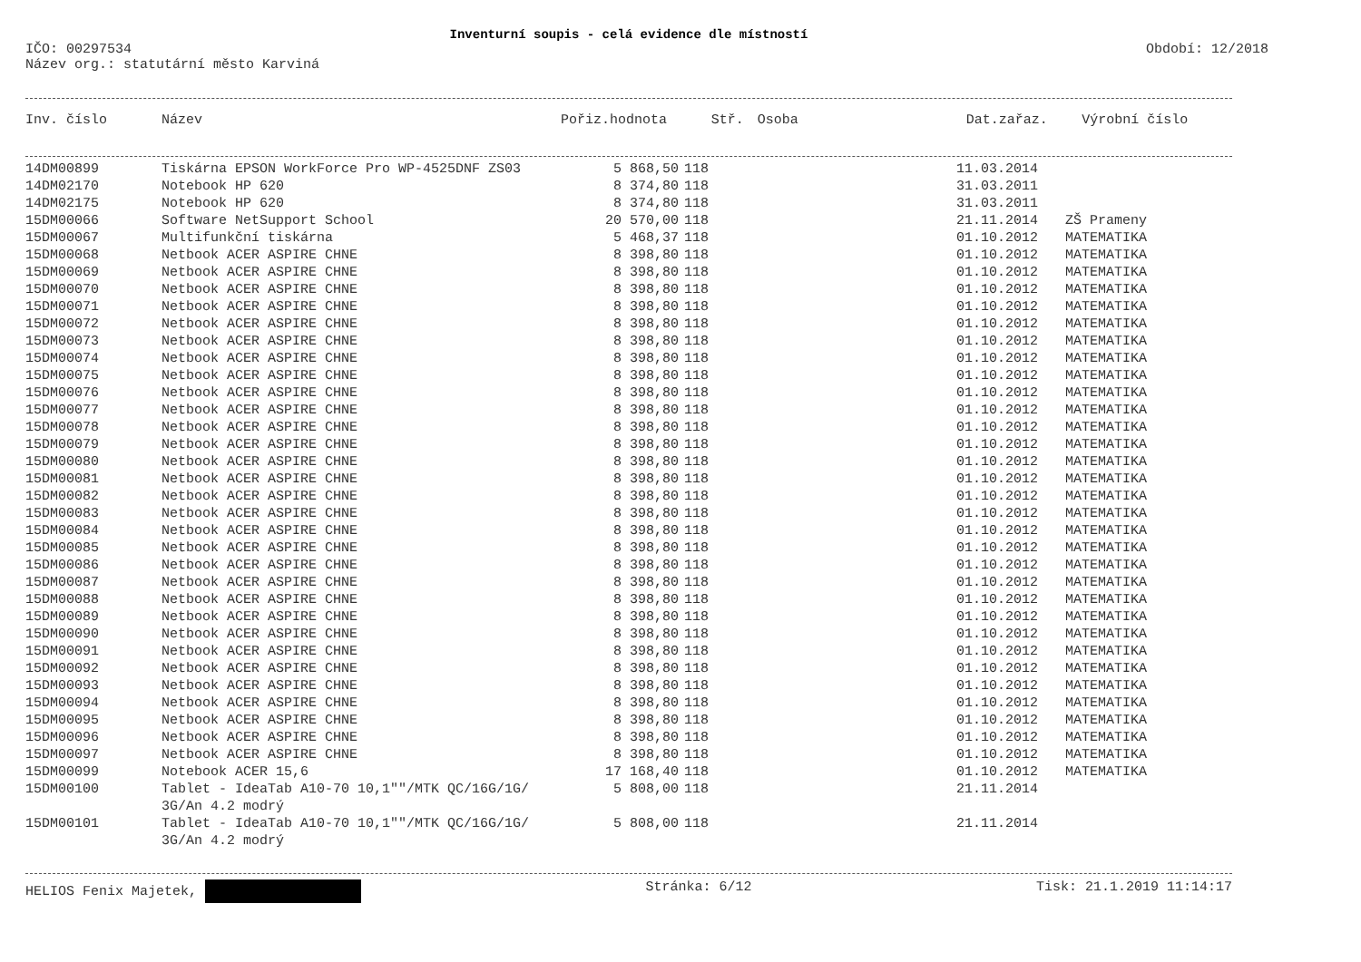Inventurní soupis - celá evidence dle místností
IČO: 00297534
Název org.: statutární město Karviná
Období: 12/2018
| Inv. číslo | Název | Pořiz.hodnota | Stř. | Osoba | Dat.zařaz. | Výrobní číslo |
| --- | --- | --- | --- | --- | --- | --- |
| 14DM00899 | Tiskárna EPSON WorkForce Pro WP-4525DNF ZS03 | 5 868,50 | 118 | 11.03.2014 | |
| 14DM02170 | Notebook HP 620 | 8 374,80 | 118 | 31.03.2011 | |
| 14DM02175 | Notebook HP 620 | 8 374,80 | 118 | 31.03.2011 | |
| 15DM00066 | Software NetSupport School | 20 570,00 | 118 | 21.11.2014 | ZŠ Prameny |
| 15DM00067 | Multifunkční tiskárna | 5 468,37 | 118 | 01.10.2012 | MATEMATIKA |
| 15DM00068 | Netbook ACER ASPIRE CHNE | 8 398,80 | 118 | 01.10.2012 | MATEMATIKA |
| 15DM00069 | Netbook ACER ASPIRE CHNE | 8 398,80 | 118 | 01.10.2012 | MATEMATIKA |
| 15DM00070 | Netbook ACER ASPIRE CHNE | 8 398,80 | 118 | 01.10.2012 | MATEMATIKA |
| 15DM00071 | Netbook ACER ASPIRE CHNE | 8 398,80 | 118 | 01.10.2012 | MATEMATIKA |
| 15DM00072 | Netbook ACER ASPIRE CHNE | 8 398,80 | 118 | 01.10.2012 | MATEMATIKA |
| 15DM00073 | Netbook ACER ASPIRE CHNE | 8 398,80 | 118 | 01.10.2012 | MATEMATIKA |
| 15DM00074 | Netbook ACER ASPIRE CHNE | 8 398,80 | 118 | 01.10.2012 | MATEMATIKA |
| 15DM00075 | Netbook ACER ASPIRE CHNE | 8 398,80 | 118 | 01.10.2012 | MATEMATIKA |
| 15DM00076 | Netbook ACER ASPIRE CHNE | 8 398,80 | 118 | 01.10.2012 | MATEMATIKA |
| 15DM00077 | Netbook ACER ASPIRE CHNE | 8 398,80 | 118 | 01.10.2012 | MATEMATIKA |
| 15DM00078 | Netbook ACER ASPIRE CHNE | 8 398,80 | 118 | 01.10.2012 | MATEMATIKA |
| 15DM00079 | Netbook ACER ASPIRE CHNE | 8 398,80 | 118 | 01.10.2012 | MATEMATIKA |
| 15DM00080 | Netbook ACER ASPIRE CHNE | 8 398,80 | 118 | 01.10.2012 | MATEMATIKA |
| 15DM00081 | Netbook ACER ASPIRE CHNE | 8 398,80 | 118 | 01.10.2012 | MATEMATIKA |
| 15DM00082 | Netbook ACER ASPIRE CHNE | 8 398,80 | 118 | 01.10.2012 | MATEMATIKA |
| 15DM00083 | Netbook ACER ASPIRE CHNE | 8 398,80 | 118 | 01.10.2012 | MATEMATIKA |
| 15DM00084 | Netbook ACER ASPIRE CHNE | 8 398,80 | 118 | 01.10.2012 | MATEMATIKA |
| 15DM00085 | Netbook ACER ASPIRE CHNE | 8 398,80 | 118 | 01.10.2012 | MATEMATIKA |
| 15DM00086 | Netbook ACER ASPIRE CHNE | 8 398,80 | 118 | 01.10.2012 | MATEMATIKA |
| 15DM00087 | Netbook ACER ASPIRE CHNE | 8 398,80 | 118 | 01.10.2012 | MATEMATIKA |
| 15DM00088 | Netbook ACER ASPIRE CHNE | 8 398,80 | 118 | 01.10.2012 | MATEMATIKA |
| 15DM00089 | Netbook ACER ASPIRE CHNE | 8 398,80 | 118 | 01.10.2012 | MATEMATIKA |
| 15DM00090 | Netbook ACER ASPIRE CHNE | 8 398,80 | 118 | 01.10.2012 | MATEMATIKA |
| 15DM00091 | Netbook ACER ASPIRE CHNE | 8 398,80 | 118 | 01.10.2012 | MATEMATIKA |
| 15DM00092 | Netbook ACER ASPIRE CHNE | 8 398,80 | 118 | 01.10.2012 | MATEMATIKA |
| 15DM00093 | Netbook ACER ASPIRE CHNE | 8 398,80 | 118 | 01.10.2012 | MATEMATIKA |
| 15DM00094 | Netbook ACER ASPIRE CHNE | 8 398,80 | 118 | 01.10.2012 | MATEMATIKA |
| 15DM00095 | Netbook ACER ASPIRE CHNE | 8 398,80 | 118 | 01.10.2012 | MATEMATIKA |
| 15DM00096 | Netbook ACER ASPIRE CHNE | 8 398,80 | 118 | 01.10.2012 | MATEMATIKA |
| 15DM00097 | Netbook ACER ASPIRE CHNE | 8 398,80 | 118 | 01.10.2012 | MATEMATIKA |
| 15DM00099 | Notebook ACER 15,6 | 17 168,40 | 118 | 01.10.2012 | MATEMATIKA |
| 15DM00100 | Tablet - IdeaTab A10-70 10,1""/MTK QC/16G/1G/ 3G/An 4.2 modrý | 5 808,00 | 118 | 21.11.2014 | |
| 15DM00101 | Tablet - IdeaTab A10-70 10,1""/MTK QC/16G/1G/ 3G/An 4.2 modrý | 5 808,00 | 118 | 21.11.2014 | |
HELIOS Fenix Majetek, Stránka: 6/12 Tisk: 21.1.2019 11:14:17